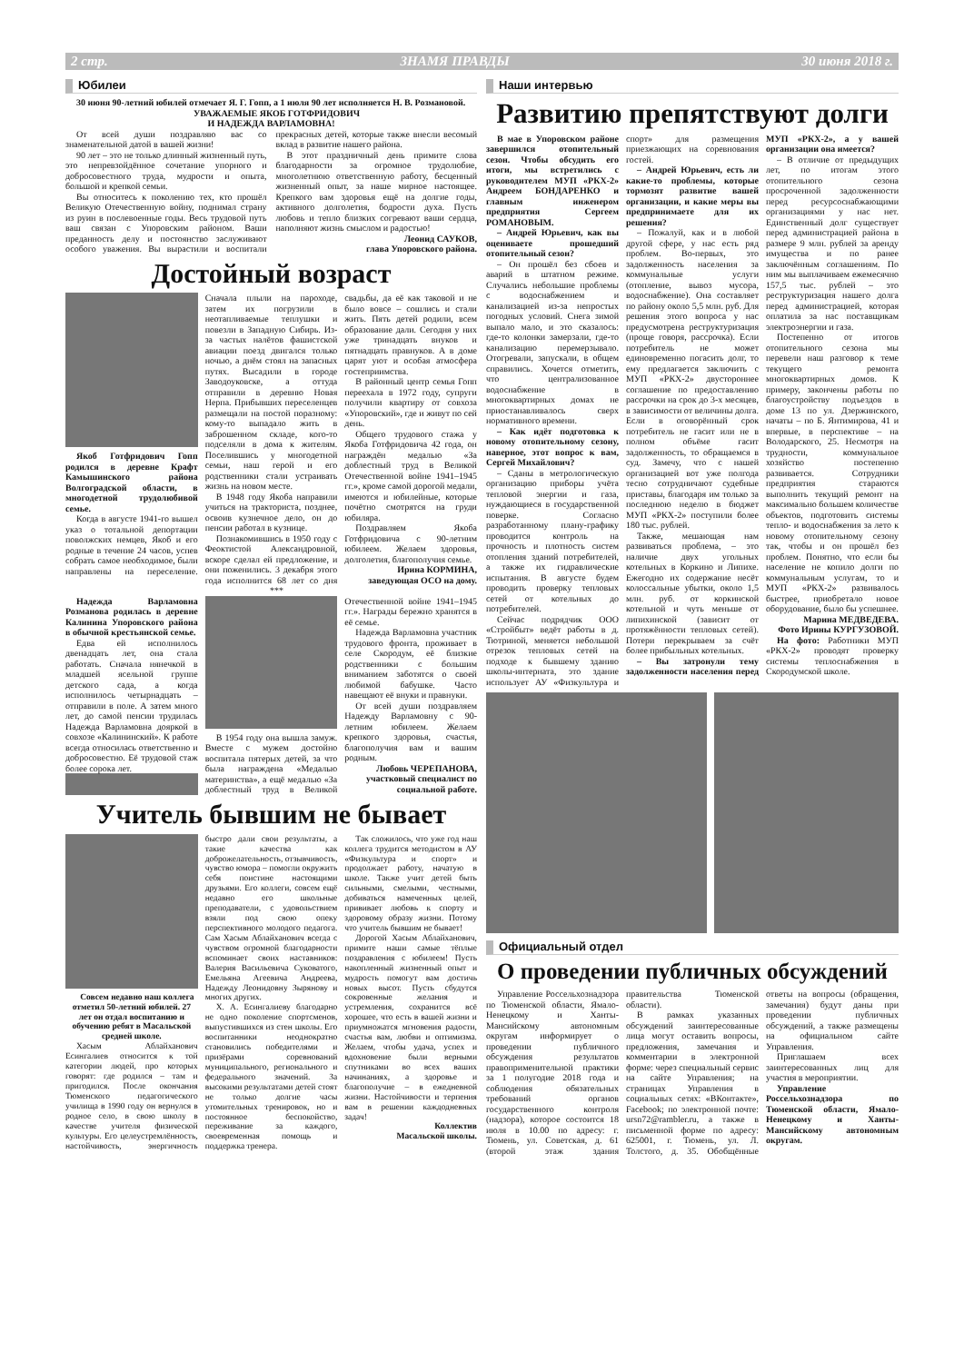2 стр. ЗНАМЯ ПРАВДЫ 30 июня 2018 г.
Юбилеи
30 июня 90-летний юбилей отмечает Я. Г. Гопп, а 1 июля 90 лет исполняется Н. В. Розмановой.
УВАЖАЕМЫЕ ЯКОБ ГОТФРИДОВИЧ
И НАДЕЖДА ВАРЛАМОВНА!
От всей души поздравляю вас со знаменательной датой в вашей жизни!
90 лет – это не только длинный жизненный путь, это непревзойдённое сочетание упорного и добросовестного труда, мудрости и опыта, большой и крепкой семьи.
Вы относитесь к поколению тех, кто прошёл Великую Отечественную войну, поднимал страну из руин в послевоенные годы. Весь трудовой путь ваш связан с Упоровским районом. Ваши преданность делу и постоянство заслуживают особого уважения. Вы вырастили и воспитали прекрасных детей, которые также внесли весомый вклад в развитие нашего района.
В этот праздничный день примите слова благодарности за огромное трудолюбие, многолетнюю ответственную работу, бесценный жизненный опыт, за наше мирное настоящее. Крепкого вам здоровья ещё на долгие годы, активного долголетия, бодрости духа. Пусть любовь и тепло близких согревают ваши сердца, наполняют жизнь смыслом и радостью!
Леонид САУКОВ,
глава Упоровского района.
Достойный возраст
Якоб Готфридович Гопп родился в деревне Крафт Камышинского района Волгоградской области, в многодетной трудолюбивой семье.
Когда в августе 1941-го вышел указ о тотальной депортации поволжских немцев, Якоб и его родные в течение 24 часов, успев собрать самое необходимое, были направлены на переселение. Сначала плыли на пароходе, затем их погрузили в неотапливаемые теплушки и повезли в Западную Сибирь. Из-за частых налётов фашистской авиации поезд двигался только ночью, а днём стоял на запасных путях. Высадили в городе Заводоуковске, а оттуда отправили в деревню Новая Нерпа. Прибывших переселенцев размещали на постой поразному: кому-то выпадало жить в заброшенном складе, кого-то подселяли в дома к жителям. Поселившись у многодетной семьи, наш герой и его родственники стали устраивать жизнь на новом месте.
В 1948 году Якоба направили учиться на тракториста, позднее, освоив кузнечное дело, он до пенсии работал в кузнице.
Познакомившись в 1950 году с Феоктистой Александровной, вскоре сделал ей предложение, и они поженились. 3 декабря этого года исполнится 68 лет со дня свадьбы, да её как таковой и не было вовсе – сошлись и стали жить. Пять детей родили, всем образование дали. Сегодня у них уже тринадцать внуков и пятнадцать правнуков. А в доме царят уют и особая атмосфера гостеприимства.
В районный центр семья Гопп переехала в 1972 году, супруги получили квартиру от совхоза «Упоровский», где и живут по сей день.
Общего трудового стажа у Якоба Готфридовича 42 года, он награждён медалью «За доблестный труд в Великой Отечественной войне 1941–1945 гг.», кроме самой дорогой медали, имеются и юбилейные, которые почётно смотрятся на груди юбиляра.
Поздравляем Якоба Готфридовича с 90-летним юбилеем. Желаем здоровья, долголетия, благополучия семье.
Ирина КОРМИНА,
заведующая ОСО на дому.
***
Надежда Варламовна Розманова родилась в деревне Калинина Упоровского района в обычной крестьянской семье.
Едва ей исполнилось двенадцать лет, она стала работать. Сначала нянечкой в младшей ясельной группе детского сада, а когда исполнилось четырнадцать – отправили в поле. А затем много лет, до самой пенсии трудилась Надежда Варламовна дояркой в совхозе «Калининский». К работе всегда относилась ответственно и добросовестно. Её трудовой стаж более сорока лет.
В 1954 году она вышла замуж. Вместе с мужем достойно воспитала пятерых детей, за что была награждена «Медалью материнства», а ещё медалью «За доблестный труд в Великой Отечественной войне 1941–1945 гг.». Награды бережно хранятся в её семье.
Надежда Варламовна участник трудового фронта, проживает в селе Скородум, её близкие родственники с большим вниманием заботятся о своей любимой бабушке. Часто навещают её внуки и правнуки.
От всей души поздравляем Надежду Варламовну с 90-летним юбилеем. Желаем крепкого здоровья, счастья, благополучия вам и вашим родным.
Любовь ЧЕРЕПАНОВА,
участковый специалист по социальной работе.
Учитель бывшим не бывает
Совсем недавно наш коллега отметил 50-летний юбилей. 27 лет он отдал воспитанию и обучению ребят в Масальской средней школе.
Хасым Аблайханович Есингалиев относится к той категории людей, про которых говорят: где родился – там и пригодился. После окончания Тюменского педагогического училища в 1990 году он вернулся в родное село, в свою школу в качестве учителя физической культуры. Его целеустремлённость, настойчивость, энергичность быстро дали свои результаты, а такие качества как доброжелательность, отзывчивость, чувство юмора – помогли окружить себя поистине настоящими друзьями. Его коллеги, совсем ещё недавно его школьные преподаватели, с удовольствием взяли под свою опеку перспективного молодого педагога. Сам Хасым Аблайханович всегда с чувством огромной благодарности вспоминает своих наставников: Валерия Васильевича Суковатого, Емельяна Агеевича Андреева, Надежду Леонидовну Зырянову и многих других.
Х. А. Есингалиеву благодарно не одно поколение спортсменов, выпустившихся из стен школы. Его воспитанники неоднократно становились победителями и призёрами соревнований муниципального, регионального и федерального значений. За высокими результатами детей стоят не только долгие часы утомительных тренировок, но и постоянное беспокойство, переживание за каждого, своевременная помощь и поддержка тренера.
Так сложилось, что уже год наш коллега трудится методистом в АУ «Физкультура и спорт» и продолжает работу, начатую в школе. Также учит детей быть сильными, смелыми, честными, добиваться намеченных целей, прививает любовь к спорту и здоровому образу жизни. Потому что учитель бывшим не бывает!
Дорогой Хасым Аблайханович, примите наши самые тёплые поздравления с юбилеем! Пусть накопленный жизненный опыт и мудрость помогут вам достичь новых высот. Пусть сбудутся сокровенные желания и устремления, сохранится всё хорошее, что есть в вашей жизни и приумножатся мгновения радости, счастья вам, любви и оптимизма. Желаем, чтобы удача, успех и вдохновение были верными спутниками во всех ваших начинаниях, а здоровье и благополучие – в ежедневной жизни. Настойчивости и терпения вам в решении каждодневных задач!
Коллектив
Масальской школы.
Наши интервью
Развитию препятствуют долги
В мае в Упоровском районе завершился отопительный сезон. Чтобы обсудить его итоги, мы встретились с руководителем МУП «РКХ-2» Андреем БОНДАРЕНКО и главным инженером предприятия Сергеем РОМАНОВЫМ.
– Андрей Юрьевич, как вы оцениваете прошедший отопительный сезон?
– Он прошёл без сбоев и аварий в штатном режиме. Случались небольшие проблемы с водоснабжением и канализацией из-за непростых погодных условий. Снега зимой выпало мало, и это сказалось: где-то колонки замерзали, где-то канализацию перемерзывало. Отогревали, запускали, в общем справились. Хочется отметить, что централизованное водоснабжение в многоквартирных домах не приостанавливалось сверх нормативного времени.
– Как идёт подготовка к новому отопительному сезону, наверное, этот вопрос к вам, Сергей Михайлович?
– Сданы в метрологическую организацию приборы учёта тепловой энергии и газа, нуждающиеся в государственной поверке. Согласно разработанному плану-графику проводится контроль на прочность и плотность систем отопления зданий потребителей, а также их гидравлические испытания. В августе будем проводить проверку тепловых сетей от котельных до потребителей.
Сейчас подрядчик ООО «Стройбыт» ведёт работы в д. Тютриной, меняется небольшой отрезок тепловых сетей на подходе к бывшему зданию школы-интерната, это здание использует АУ «Физкультура и спорт» для размещения приезжающих на соревнования гостей.
– Андрей Юрьевич, есть ли какие-то проблемы, которые тормозят развитие вашей организации, и какие меры вы предпринимаете для их решения?
– Пожалуй, как и в любой другой сфере, у нас есть ряд проблем. Во-первых, это задолженность населения за коммунальные услуги (отопление, вывоз мусора, водоснабжение). Она составляет по району около 5,5 млн. руб. Для решения этого вопроса у нас предусмотрена реструктуризация (проще говоря, рассрочка). Если потребитель не может единовременно погасить долг, то ему предлагается заключить с МУП «РКХ-2» двустороннее соглашение по предоставлению рассрочки на срок до 3-х месяцев, в зависимости от величины долга. Если в оговорённый срок потребитель не гасит или не в полном объёме гасит задолженность, то обращаемся в суд. Замечу, что с нашей организацией вот уже полгода тесно сотрудничают судебные приставы, благодаря им только за последнюю неделю в бюджет МУП «РКХ-2» поступили более 180 тыс. рублей.
Также, мешающая нам развиваться проблема, – это наличие двух угольных котельных в Коркино и Липихе. Ежегодно их содержание несёт колоссальные убытки, около 1,5 млн. руб. от коркинской котельной и чуть меньше от липихинской (зависит от протяжённости тепловых сетей). Потери перекрываем за счёт более прибыльных котельных.
– Вы затронули тему задолженности населения перед МУП «РКХ-2», а у вашей организации она имеется?
– В отличие от предыдущих лет, по итогам этого отопительного сезона просроченной задолженности перед ресурсоснабжающими организациями у нас нет. Единственный долг существует перед администрацией района в размере 9 млн. рублей за аренду имущества и по ранее заключённым соглашениям. По ним мы выплачиваем ежемесячно 157,5 тыс. рублей – это реструктуризация нашего долга перед администрацией, которая оплатила за нас поставщикам электроэнергии и газа.
Постепенно от итогов отопительного сезона мы перевели наш разговор к теме текущего ремонта многоквартирных домов. К примеру, закончены работы по благоустройству подъездов в доме 13 по ул. Дзержинского, начаты – по Б. Янтимирова, 41 и впервые, в перспективе – на Володарского, 25. Несмотря на трудности, коммунальное хозяйство постепенно развивается. Сотрудники предприятия стараются выполнить текущий ремонт на максимально большем количестве объектов, подготовить системы тепло- и водоснабжения за лето к новому отопительному сезону так, чтобы и он прошёл без проблем. Понятно, что если бы население не копило долги по коммунальным услугам, то и МУП «РКХ-2» развивалось быстрее, приобретало новое оборудование, было бы успешнее.
Марина МЕДВЕДЕВА.
Фото Ирины КУРГУЗОВОЙ.
На фото: Работники МУП «РКХ-2» проводят проверку системы теплоснабжения в Скородумской школе.
Официальный отдел
О проведении публичных обсуждений
Управление Россельхознадзора по Тюменской области, Ямало-Ненецкому и Ханты-Мансийскому автономным округам информирует о проведении публичного обсуждения результатов правоприменительной практики за 1 полугодие 2018 года и соблюдения обязательных требований органов государственного контроля (надзора), которое состоится 18 июля в 10.00 по адресу: г. Тюмень, ул. Советская, д. 61 (второй этаж здания правительства Тюменской области).
В рамках указанных обсуждений заинтересованные лица могут оставить вопросы, предложения, замечания и комментарии в электронной форме: через специальный сервис на сайте Управления; на страницах Управления в социальных сетях: «ВКонтакте», Facebook; по электронной почте: ursn72@rambler.ru, а также в письменной форме по адресу: 625001, г. Тюмень, ул. Л. Толстого, д. 35. Обобщённые ответы на вопросы (обращения, замечания) будут даны при проведении публичных обсуждений, а также размещены на официальном сайте Управления.
Приглашаем всех заинтересованных лиц для участия в мероприятии.
Управление Россельхознадзора по Тюменской области, Ямало-Ненецкому и Ханты-Мансийскому автономным округам.